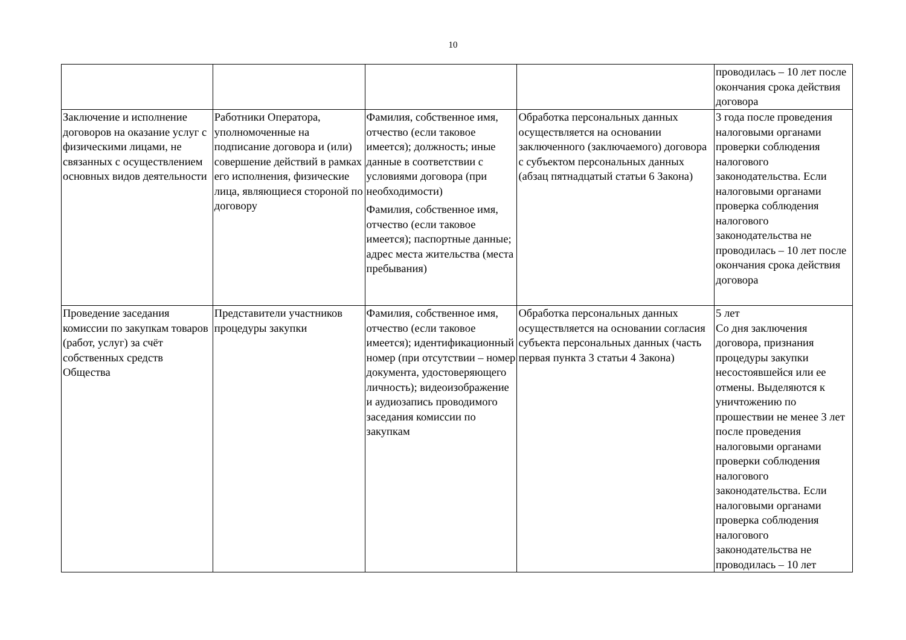10
| | | | | проводилась – 10 лет после окончания срока действия договора |
| Заключение и исполнение договоров на оказание услуг с физическими лицами, не связанных с осуществлением основных видов деятельности | Работники Оператора, уполномоченные на подписание договора и (или) совершение действий в рамках его исполнения, физические лица, являющиеся стороной по договору | Фамилия, собственное имя, отчество (если таковое имеется); должность; иные данные в соответствии с условиями договора (при необходимости) Фамилия, собственное имя, отчество (если таковое имеется); паспортные данные; адрес места жительства (места пребывания) | Обработка персональных данных осуществляется на основании заключенного (заключаемого) договора с субъектом персональных данных (абзац пятнадцатый статьи 6 Закона) | 3 года после проведения налоговыми органами проверки соблюдения налогового законодательства. Если налоговыми органами проверка соблюдения налогового законодательства не проводилась – 10 лет после окончания срока действия договора |
| Проведение заседания комиссии по закупкам товаров (работ, услуг) за счёт собственных средств Общества | Представители участников процедуры закупки | Фамилия, собственное имя, отчество (если таковое имеется); идентификационный номер (при отсутствии – номер документа, удостоверяющего личность); видеоизображение и аудиозапись проводимого заседания комиссии по закупкам | Обработка персональных данных осуществляется на основании согласия субъекта персональных данных (часть первая пункта 3 статьи 4 Закона) | 5 лет Со дня заключения договора, признания процедуры закупки несостоявшейся или ее отмены. Выделяются к уничтожению по прошествии не менее 3 лет после проведения налоговыми органами проверки соблюдения налогового законодательства. Если налоговыми органами проверка соблюдения налогового законодательства не проводилась – 10 лет |